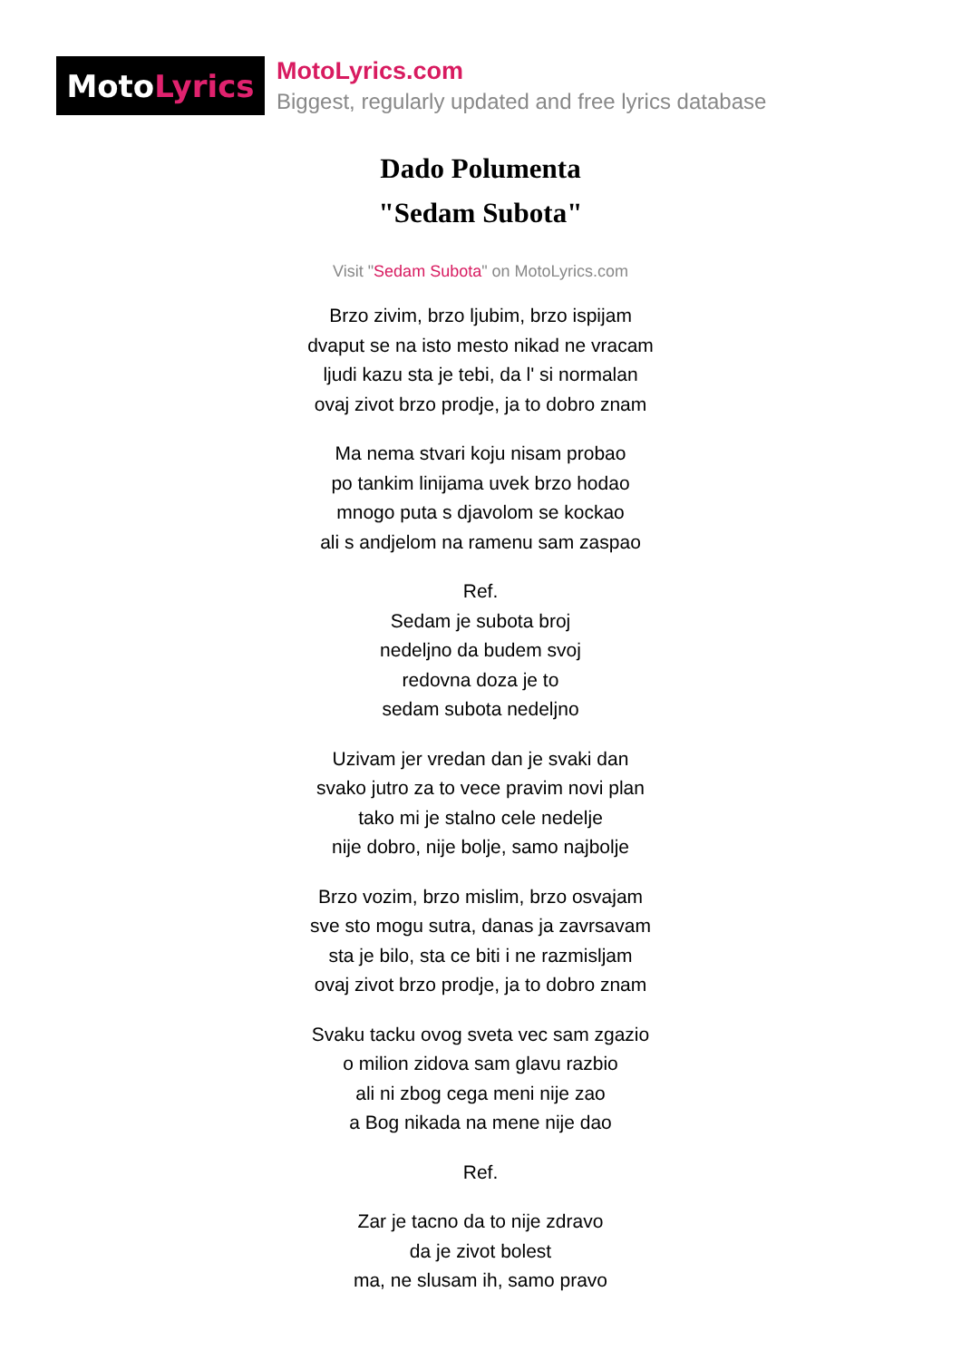Moto Lyrics
MotoLyrics.com
Biggest, regularly updated and free lyrics database
Dado Polumenta
"Sedam Subota"
Visit "Sedam Subota" on MotoLyrics.com
Brzo zivim, brzo ljubim, brzo ispijam
dvaput se na isto mesto nikad ne vracam
ljudi kazu sta je tebi, da l' si normalan
ovaj zivot brzo prodje, ja to dobro znam
Ma nema stvari koju nisam probao
po tankim linijama uvek brzo hodao
mnogo puta s djavolom se kockao
ali s andjelom na ramenu sam zaspao
Ref.
Sedam je subota broj
nedeljno da budem svoj
redovna doza je to
sedam subota nedeljno
Uzivam jer vredan dan je svaki dan
svako jutro za to vece pravim novi plan
tako mi je stalno cele nedelje
nije dobro, nije bolje, samo najbolje
Brzo vozim, brzo mislim, brzo osvajam
sve sto mogu sutra, danas ja zavrsavam
sta je bilo, sta ce biti i ne razmisljam
ovaj zivot brzo prodje, ja to dobro znam
Svaku tacku ovog sveta vec sam zgazio
o milion zidova sam glavu razbio
ali ni zbog cega meni nije zao
a Bog nikada na mene nije dao
Ref.
Zar je tacno da to nije zdravo
da je zivot bolest
ma, ne slusam ih, samo pravo